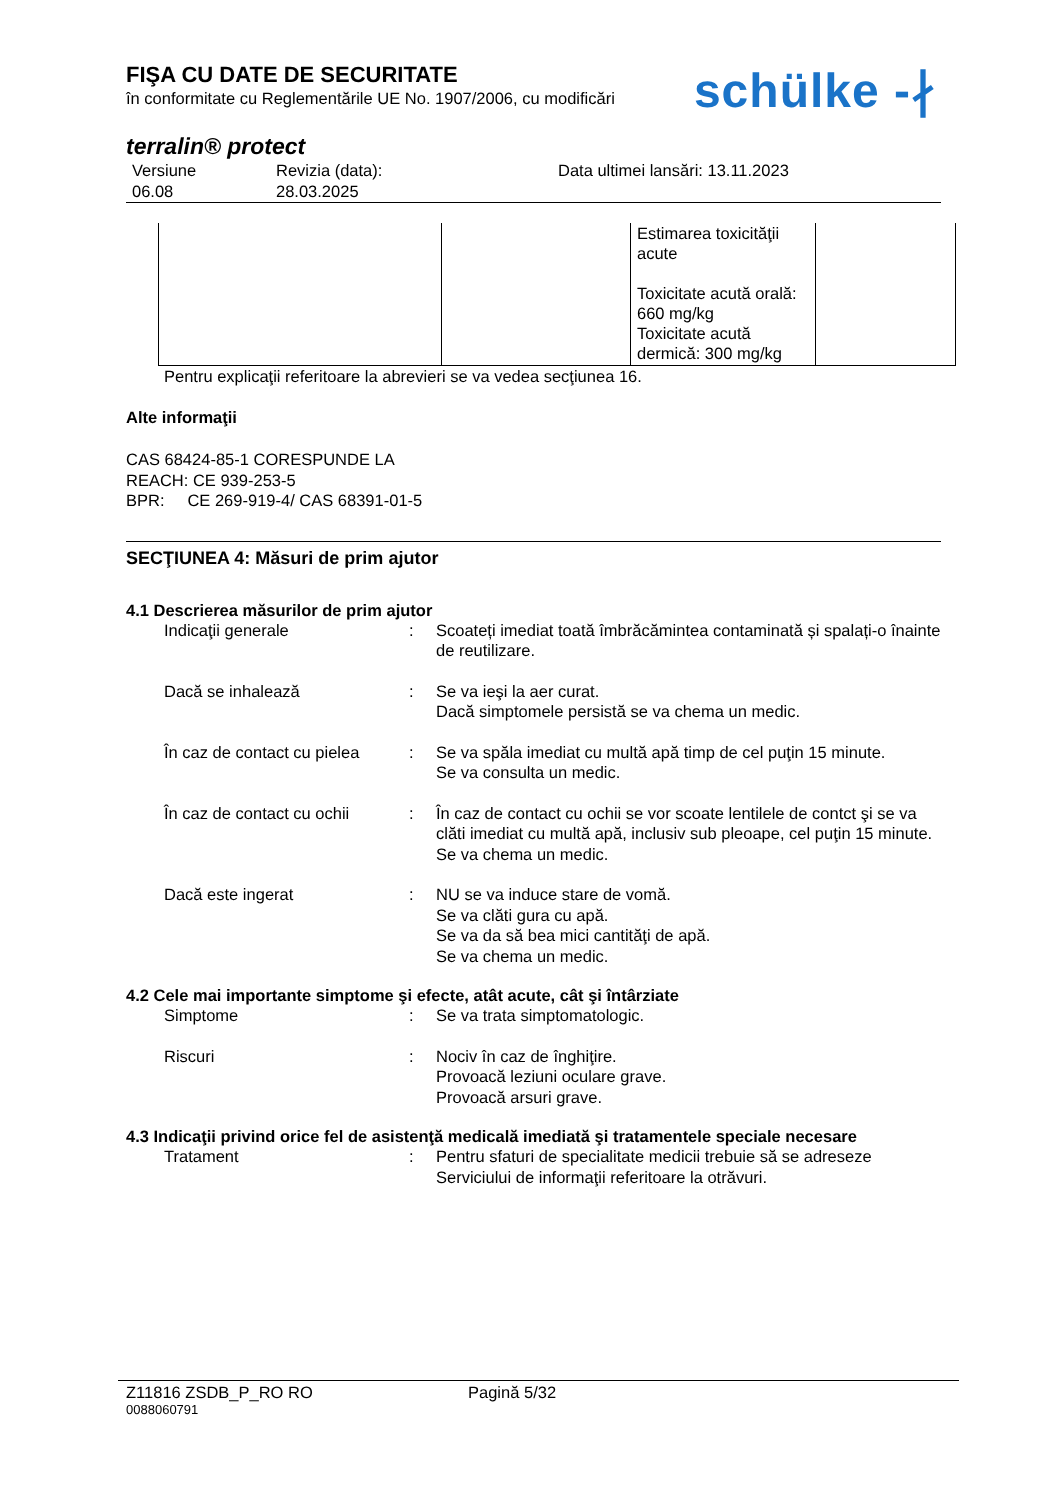FIŞA CU DATE DE SECURITATE
în conformitate cu Reglementările UE No. 1907/2006, cu modificări
schülke -∤
terralin® protect
Versiune
06.08
Revizia (data):
28.03.2025
Data ultimei lansări: 13.11.2023
| | | Estimarea toxicităţii acute Toxicitate acută orală: 660 mg/kg Toxicitate acută dermică: 300 mg/kg | |
Pentru explicaţii referitoare la abrevieri se va vedea secţiunea 16.
Alte informaţii
CAS 68424-85-1 CORESPUNDE LA
REACH: CE 939-253-5
BPR: CE 269-919-4/ CAS 68391-01-5
SECŢIUNEA 4: Măsuri de prim ajutor
4.1 Descrierea măsurilor de prim ajutor
Indicaţii generale : Scoateți imediat toată îmbrăcămintea contaminată și spalați-o înainte de reutilizare.
Dacă se inhalează : Se va ieşi la aer curat.
Dacă simptomele persistă se va chema un medic.
În caz de contact cu pielea
: Se va spăla imediat cu multă apă timp de cel puţin 15 minute.
Se va consulta un medic.
În caz de contact cu ochii
: În caz de contact cu ochii se vor scoate lentilele de contct şi se va clăti imediat cu multă apă, inclusiv sub pleoape, cel puţin 15 minute.
Se va chema un medic.
Dacă este ingerat : NU se va induce stare de vomă.
Se va clăti gura cu apă.
Se va da să bea mici cantităţi de apă.
Se va chema un medic.
4.2 Cele mai importante simptome şi efecte, atât acute, cât şi întârziate
Simptome : Se va trata simptomatologic.
Riscuri : Nociv în caz de înghiţire.
Provoacă leziuni oculare grave.
Provoacă arsuri grave.
4.3 Indicaţii privind orice fel de asistenţă medicală imediată şi tratamentele speciale necesare
Tratament : Pentru sfaturi de specialitate medicii trebuie să se adreseze Serviciului de informaţii referitoare la otrăvuri.
Z11816 ZSDB_P_RO RO Pagină 5/32
0088060791